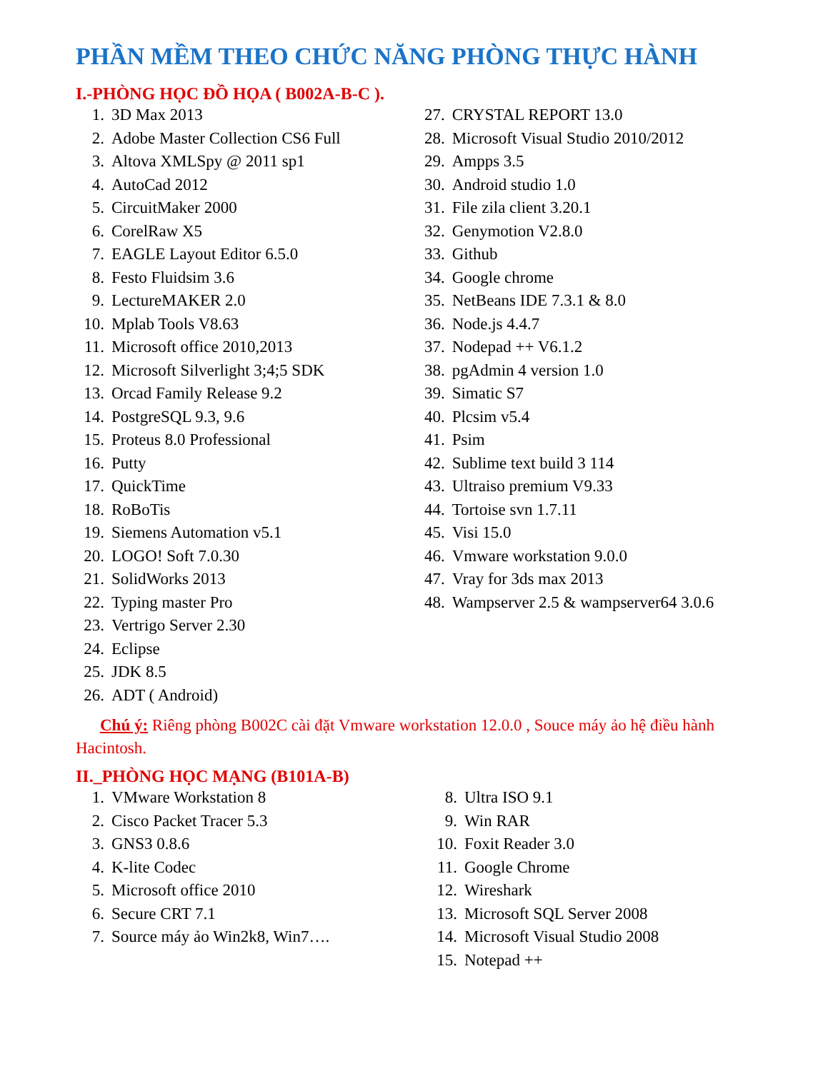PHẦN MỀM THEO CHỨC NĂNG PHÒNG THỰC HÀNH
I.-PHÒNG HỌC ĐỒ HỌA ( B002A-B-C ).
1. 3D Max 2013
2. Adobe Master Collection CS6 Full
3. Altova XMLSpy @ 2011 sp1
4. AutoCad 2012
5. CircuitMaker 2000
6. CorelRaw X5
7. EAGLE Layout Editor 6.5.0
8. Festo Fluidsim 3.6
9. LectureMAKER 2.0
10. Mplab Tools V8.63
11. Microsoft office 2010,2013
12. Microsoft Silverlight 3;4;5 SDK
13. Orcad Family Release 9.2
14. PostgreSQL 9.3, 9.6
15. Proteus 8.0 Professional
16. Putty
17. QuickTime
18. RoBoTis
19. Siemens Automation v5.1
20. LOGO! Soft 7.0.30
21. SolidWorks 2013
22. Typing master Pro
23. Vertrigo Server 2.30
24. Eclipse
25. JDK 8.5
26. ADT ( Android)
27. CRYSTAL REPORT 13.0
28. Microsoft Visual Studio 2010/2012
29. Ampps 3.5
30. Android studio 1.0
31. File zila client 3.20.1
32. Genymotion V2.8.0
33. Github
34. Google chrome
35. NetBeans IDE 7.3.1 & 8.0
36. Node.js 4.4.7
37. Nodepad ++ V6.1.2
38. pgAdmin 4 version 1.0
39. Simatic S7
40. Plcsim v5.4
41. Psim
42. Sublime text build 3 114
43. Ultraiso premium V9.33
44. Tortoise svn 1.7.11
45. Visi 15.0
46. Vmware workstation 9.0.0
47. Vray for 3ds max 2013
48. Wampserver 2.5 & wampserver64 3.0.6
Chú ý: Riêng phòng B002C cài đặt Vmware workstation 12.0.0 , Souce máy ảo hệ điều hành Hacintosh.
II._PHÒNG HỌC MẠNG (B101A-B)
1. VMware Workstation 8
2. Cisco Packet Tracer 5.3
3. GNS3 0.8.6
4. K-lite Codec
5. Microsoft office 2010
6. Secure CRT 7.1
7. Source máy ảo Win2k8, Win7….
8. Ultra ISO 9.1
9. Win RAR
10. Foxit Reader 3.0
11. Google Chrome
12. Wireshark
13. Microsoft SQL Server 2008
14. Microsoft Visual Studio 2008
15. Notepad ++